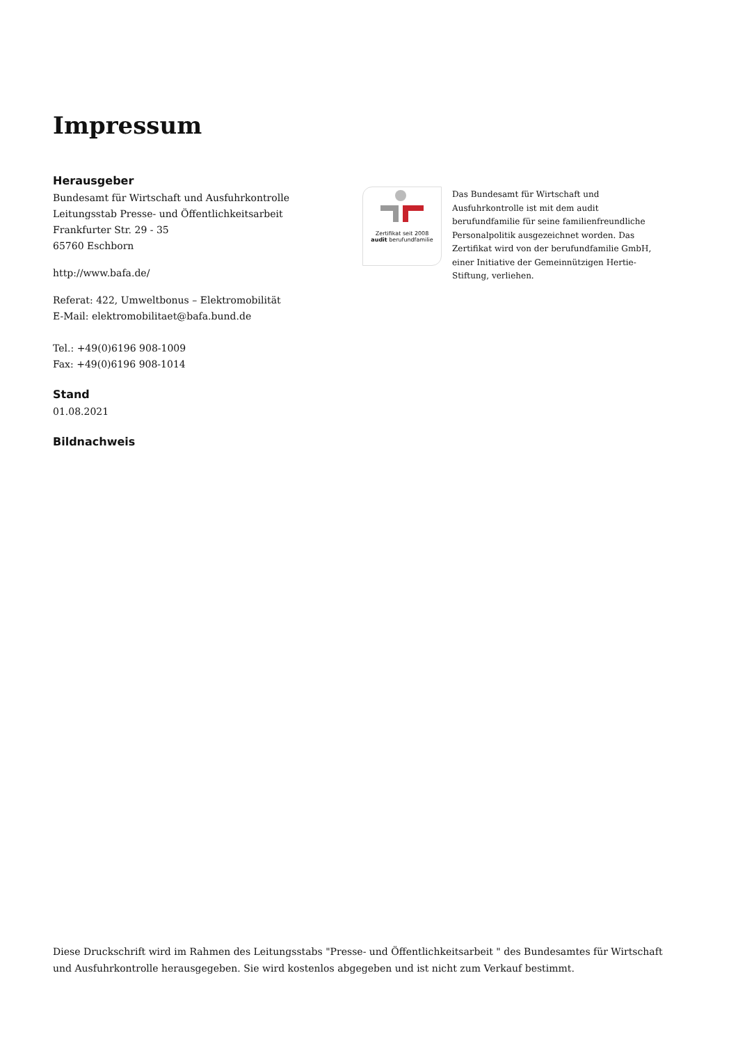Impressum
Herausgeber
Bundesamt für Wirtschaft und Ausfuhrkontrolle
Leitungsstab Presse- und Öffentlichkeitsarbeit
Frankfurter Str. 29 - 35
65760 Eschborn
http://www.bafa.de/
Referat: 422, Umweltbonus – Elektromobilität
E-Mail: elektromobilitaet@bafa.bund.de
Tel.: +49(0)6196 908-1009
Fax: +49(0)6196 908-1014
Stand
01.08.2021
Bildnachweis
Zertifikat seit 2008
audit berufundfamilie
Das Bundesamt für Wirtschaft und Ausfuhrkontrolle ist mit dem audit berufundfamilie für seine familienfreundliche Personalpolitik ausgezeichnet worden. Das Zertifikat wird von der berufundfamilie GmbH, einer Initiative der Gemeinnützigen Hertie-Stiftung, verliehen.
Diese Druckschrift wird im Rahmen des Leitungsstabs "Presse- und Öffentlichkeitsarbeit " des Bundesamtes für Wirtschaft und Ausfuhrkontrolle herausgegeben. Sie wird kostenlos abgegeben und ist nicht zum Verkauf bestimmt.